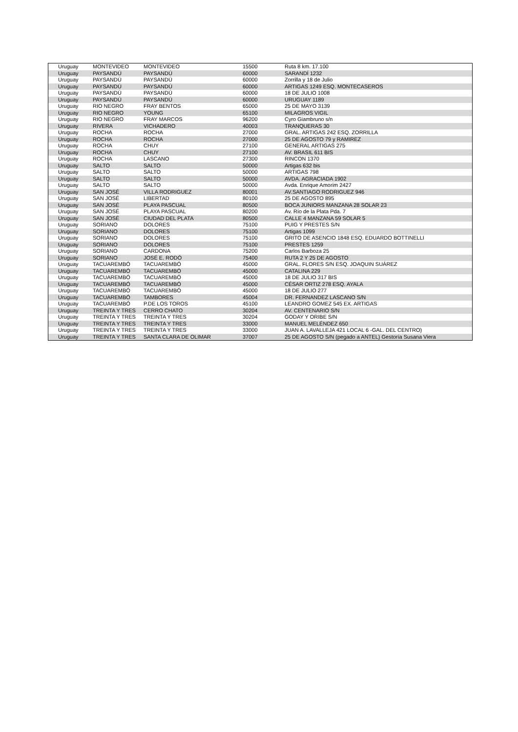| Uruguay | MONTEVIDEO | MONTEVIDEO | 15500 | Ruta 8 km. 17.100 |
| Uruguay | PAYSANDÚ | PAYSANDÚ | 60000 | SARANDÍ 1232 |
| Uruguay | PAYSANDÚ | PAYSANDÚ | 60000 | Zorrilla y 18 de Julio |
| Uruguay | PAYSANDÚ | PAYSANDÚ | 60000 | ARTIGAS 1249 ESQ. MONTECASEROS |
| Uruguay | PAYSANDÚ | PAYSANDÚ | 60000 | 18 DE JULIO 1008 |
| Uruguay | PAYSANDÚ | PAYSANDÚ | 60000 | URUGUAY 1189 |
| Uruguay | RIO NEGRO | FRAY BENTOS | 65000 | 25 DE MAYO 3139 |
| Uruguay | RIO NEGRO | YOUNG | 65100 | MILAGROS VIGIL |
| Uruguay | RIO NEGRO | FRAY MARCOS | 96200 | Cyro Giambruno s/n |
| Uruguay | RIVERA | VICHADERO | 40003 | TRANQUERAS 30 |
| Uruguay | ROCHA | ROCHA | 27000 | GRAL. ARTIGAS 242 ESQ. ZORRILLA |
| Uruguay | ROCHA | ROCHA | 27000 | 25 DE AGOSTO 79 y RAMIREZ |
| Uruguay | ROCHA | CHUY | 27100 | GENERAL ARTIGAS 275 |
| Uruguay | ROCHA | CHUY | 27100 | AV. BRASIL 611 BIS |
| Uruguay | ROCHA | LASCANO | 27300 | RINCON 1370 |
| Uruguay | SALTO | SALTO | 50000 | Artigas 632 bis |
| Uruguay | SALTO | SALTO | 50000 | ARTIGAS 798 |
| Uruguay | SALTO | SALTO | 50000 | AVDA. AGRACIADA 1902 |
| Uruguay | SALTO | SALTO | 50000 | Avda. Enrique Amorim 2427 |
| Uruguay | SAN JOSÉ | VILLA RODRIGUEZ | 80001 | AV.SANTIAGO RODRIGUEZ 946 |
| Uruguay | SAN JOSÉ | LIBERTAD | 80100 | 25 DE AGOSTO 895 |
| Uruguay | SAN JOSÉ | PLAYA PASCUAL | 80500 | BOCA JUNIORS MANZANA 28 SOLAR 23 |
| Uruguay | SAN JOSÉ | PLAYA PASCUAL | 80200 | Av. Río de la Plata Pda. 7 |
| Uruguay | SAN JOSÉ | CIUDAD DEL PLATA | 80500 | CALLE 4 MANZANA 59 SOLAR 5 |
| Uruguay | SORIANO | DOLORES | 75100 | PUIG Y PRESTES S/N |
| Uruguay | SORIANO | DOLORES | 75100 | Artigas 1099 |
| Uruguay | SORIANO | DOLORES | 75100 | GRITO DE ASENCIO 1848 ESQ. EDUARDO BOTTINELLI |
| Uruguay | SORIANO | DOLORES | 75100 | PRESTES 1259 |
| Uruguay | SORIANO | CARDONA | 75200 | Carlos Barboza 25 |
| Uruguay | SORIANO | JOSÉ E. RODÓ | 75400 | RUTA 2 Y 25 DE AGOSTO |
| Uruguay | TACUAREMBÓ | TACUAREMBÓ | 45000 | GRAL. FLORES S/N ESQ. JOAQUIN SUÁREZ |
| Uruguay | TACUAREMBÓ | TACUAREMBÓ | 45000 | CATALINA 229 |
| Uruguay | TACUAREMBÓ | TACUAREMBÓ | 45000 | 18 DE JULIO 317 BIS |
| Uruguay | TACUAREMBÓ | TACUAREMBÓ | 45000 | CÉSAR ORTIZ 278 ESQ. AYALA |
| Uruguay | TACUAREMBÓ | TACUAREMBÓ | 45000 | 18 DE JULIO 277 |
| Uruguay | TACUAREMBÓ | TAMBORES | 45004 | DR. FERNANDEZ LASCANO S/N |
| Uruguay | TACUAREMBÓ | P.DE LOS TOROS | 45100 | LEANDRO GOMEZ 545 EX. ARTIGAS |
| Uruguay | TREINTA Y TRES | CERRO CHATO | 30204 | AV. CENTENARIO S/N |
| Uruguay | TREINTA Y TRES | TREINTA Y TRES | 30204 | GODAY Y ORIBE S/N |
| Uruguay | TREINTA Y TRES | TREINTA Y TRES | 33000 | MANUEL MELÉNDEZ 650 |
| Uruguay | TREINTA Y TRES | TREINTA Y TRES | 33000 | JUAN A. LAVALLEJA 421 LOCAL 6 -GAL. DEL CENTRO) |
| Uruguay | TREINTA Y TRES | SANTA CLARA DE OLIMAR | 37007 | 25 DE AGOSTO S/N (pegado a ANTEL) Gestoría Susana Viera |